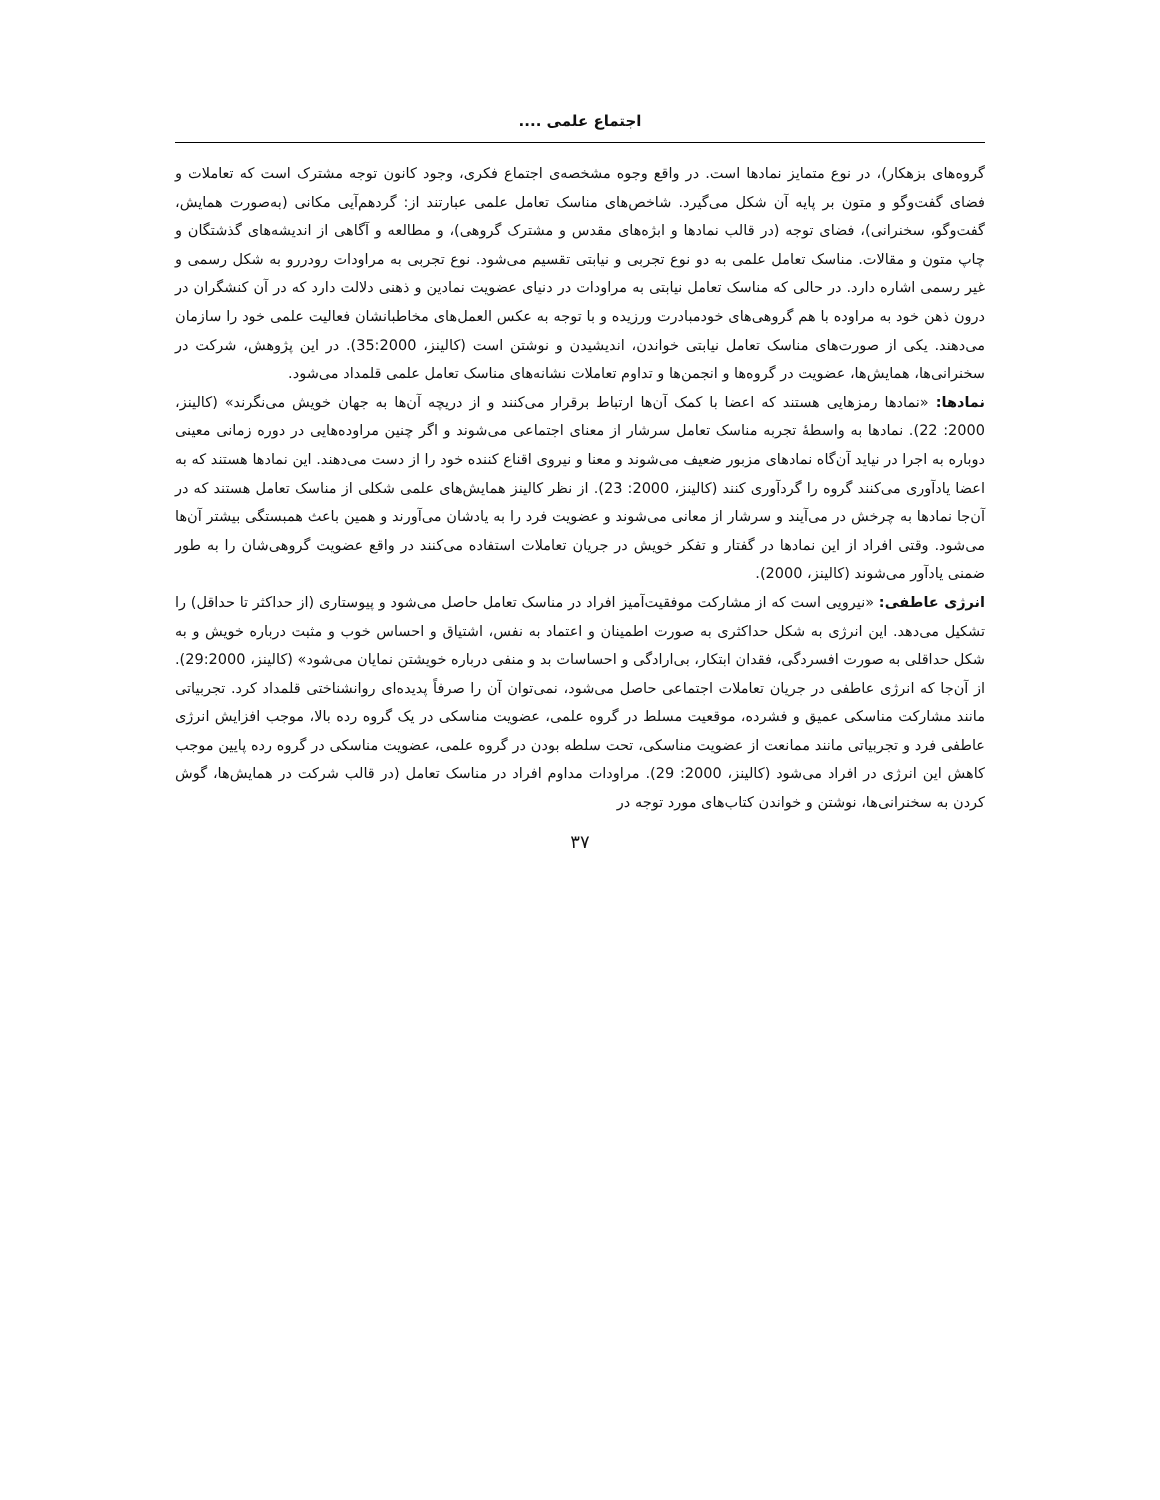اجتماع علمی ....
گروه‌های بزهکار)، در نوع متمایز نمادها است. در واقع وجوه مشخصه‌ی اجتماع فکری، وجود کانون توجه مشترک است که تعاملات و فضای گفت‌وگو و متون بر پایه آن شکل می‌گیرد. شاخص‌های مناسک تعامل علمی عبارتند از: گردهم‌آیی مکانی (به‌صورت همایش، گفت‌وگو، سخنرانی)، فضای توجه (در قالب نمادها و ابژه‌های مقدس و مشترک گروهی)، و مطالعه و آگاهی از اندیشه‌های گذشتگان و چاپ متون و مقالات. مناسک تعامل علمی به دو نوع تجربی و نیابتی تقسیم می‌شود. نوع تجربی به مراودات رودررو به شکل رسمی و غیر رسمی اشاره دارد. در حالی که مناسک تعامل نیابتی به مراودات در دنیای عضویت نمادین و ذهنی دلالت دارد که در آن کنشگران در درون ذهن خود به مراوده با هم گروهی‌های خودمبادرت ورزیده و با توجه به عکس العمل‌های مخاطبانشان فعالیت علمی خود را سازمان می‌دهند. یکی از صورت‌های مناسک تعامل نیابتی خواندن، اندیشیدن و نوشتن است (کالینز، 35:2000). در این پژوهش، شرکت در سخنرانی‌ها، همایش‌ها، عضویت در گروه‌ها و انجمن‌ها و تداوم تعاملات نشانه‌های مناسک تعامل علمی قلمداد می‌شود.
نمادها: «نمادها رمزهایی هستند که اعضا با کمک آن‌ها ارتباط برقرار می‌کنند و از دریچه آن‌ها به جهان خویش می‌نگرند» (کالینز، 2000: 22). نمادها به واسطهٔ تجربه مناسک تعامل سرشار از معنای اجتماعی می‌شوند و اگر چنین مراوده‌هایی در دوره زمانی معینی دوباره به اجرا در نیاید آن‌گاه نمادهای مزبور ضعیف می‌شوند و معنا و نیروی اقناع کننده خود را از دست می‌دهند. این نمادها هستند که به اعضا یادآوری می‌کنند گروه را گردآوری کنند (کالینز، 2000: 23). از نظر کالینز همایش‌های علمی شکلی از مناسک تعامل هستند که در آن‌جا نمادها به چرخش در می‌آیند و سرشار از معانی می‌شوند و عضویت فرد را به یادشان می‌آورند و همین باعث همبستگی بیشتر آن‌ها می‌شود. وقتی افراد از این نمادها در گفتار و تفکر خویش در جریان تعاملات استفاده می‌کنند در واقع عضویت گروهی‌شان را به طور ضمنی یادآور می‌شوند (کالینز، 2000).
انرژی عاطفی: «نیرویی است که از مشارکت موفقیت‌آمیز افراد در مناسک تعامل حاصل می‌شود و پیوستاری (از حداکثر تا حداقل) را تشکیل می‌دهد. این انرژی به شکل حداکثری به صورت اطمینان و اعتماد به نفس، اشتیاق و احساس خوب و مثبت درباره خویش و به شکل حداقلی به صورت افسردگی، فقدان ابتکار، بی‌ارادگی و احساسات بد و منفی درباره خویشتن نمایان می‌شود» (کالینز، 29:2000). از آن‌جا که انرژی عاطفی در جریان تعاملات اجتماعی حاصل می‌شود، نمی‌توان آن را صرفاً پدیده‌ای روانشناختی قلمداد کرد. تجربیاتی مانند مشارکت مناسکی عمیق و فشرده، موقعیت مسلط در گروه علمی، عضویت مناسکی در یک گروه رده بالا، موجب افزایش انرژی عاطفی فرد و تجربیاتی مانند ممانعت از عضویت مناسکی، تحت سلطه بودن در گروه علمی، عضویت مناسکی در گروه رده پایین موجب کاهش این انرژی در افراد می‌شود (کالینز، 2000: 29). مراودات مداوم افراد در مناسک تعامل (در قالب شرکت در همایش‌ها، گوش کردن به سخنرانی‌ها، نوشتن و خواندن کتاب‌های مورد توجه در
۳۷